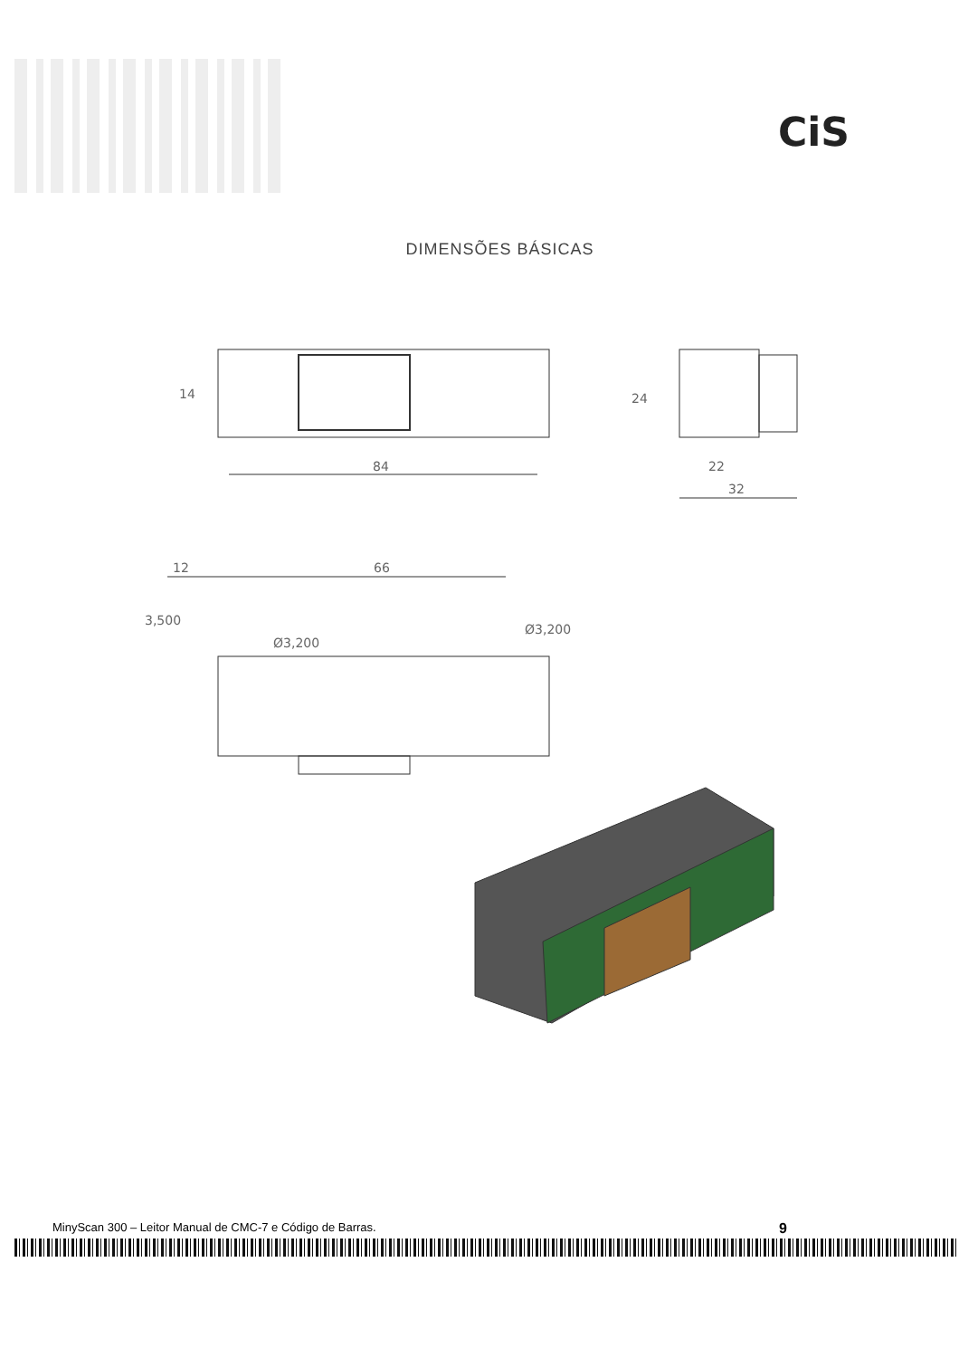CiS
DIMENSÕES BÁSICAS
84
14
24
22
32
12
66
Ø3,200
Ø3,200
3,500
MinyScan 300 – Leitor Manual de CMC-7 e Código de Barras. 9